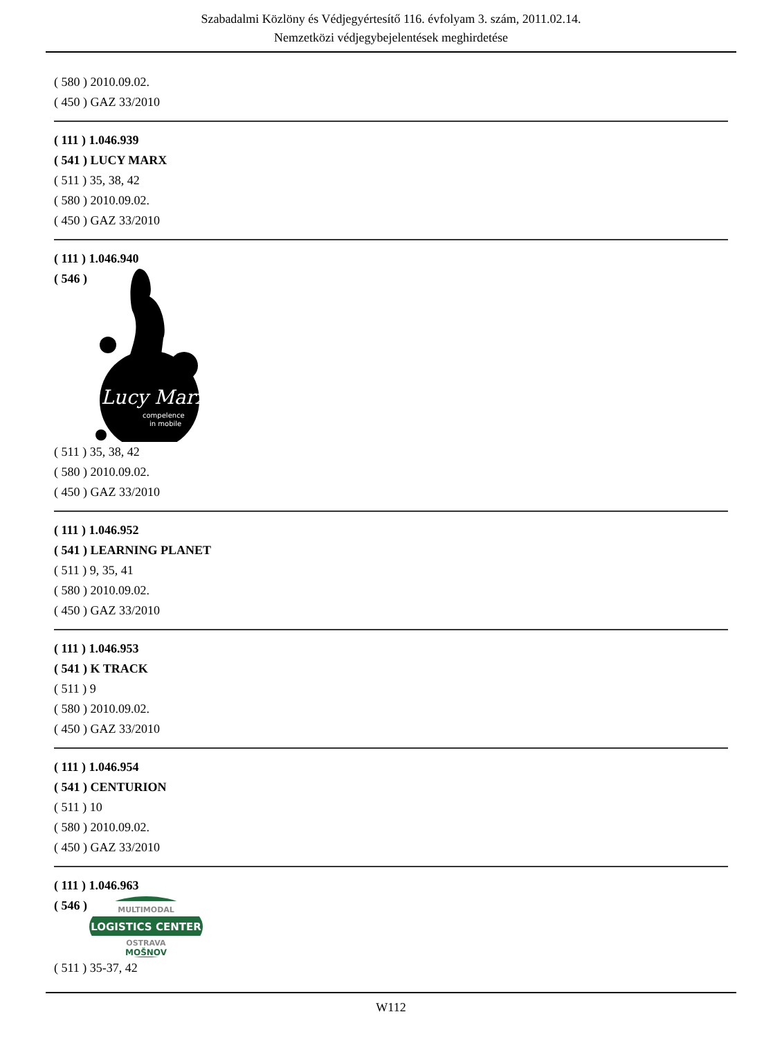Szabadalmi Közlöny és Védjegyértesítő 116. évfolyam 3. szám, 2011.02.14.
Nemzetközi védjegybejelentések meghirdetése
( 580 ) 2010.09.02.
( 450 ) GAZ 33/2010
( 111 ) 1.046.939
( 541 ) LUCY MARX
( 511 ) 35, 38, 42
( 580 ) 2010.09.02.
( 450 ) GAZ 33/2010
( 111 ) 1.046.940
( 546 )
Lucy Marx
compelence
in mobile
( 511 ) 35, 38, 42
( 580 ) 2010.09.02.
( 450 ) GAZ 33/2010
( 111 ) 1.046.952
( 541 ) LEARNING PLANET
( 511 ) 9, 35, 41
( 580 ) 2010.09.02.
( 450 ) GAZ 33/2010
( 111 ) 1.046.953
( 541 ) K TRACK
( 511 ) 9
( 580 ) 2010.09.02.
( 450 ) GAZ 33/2010
( 111 ) 1.046.954
( 541 ) CENTURION
( 511 ) 10
( 580 ) 2010.09.02.
( 450 ) GAZ 33/2010
( 111 ) 1.046.963
( 546 )
MULTIMODAL
LOGISTICS CENTER
OSTRAVA
MOŠNOV
( 511 ) 35-37, 42
W112